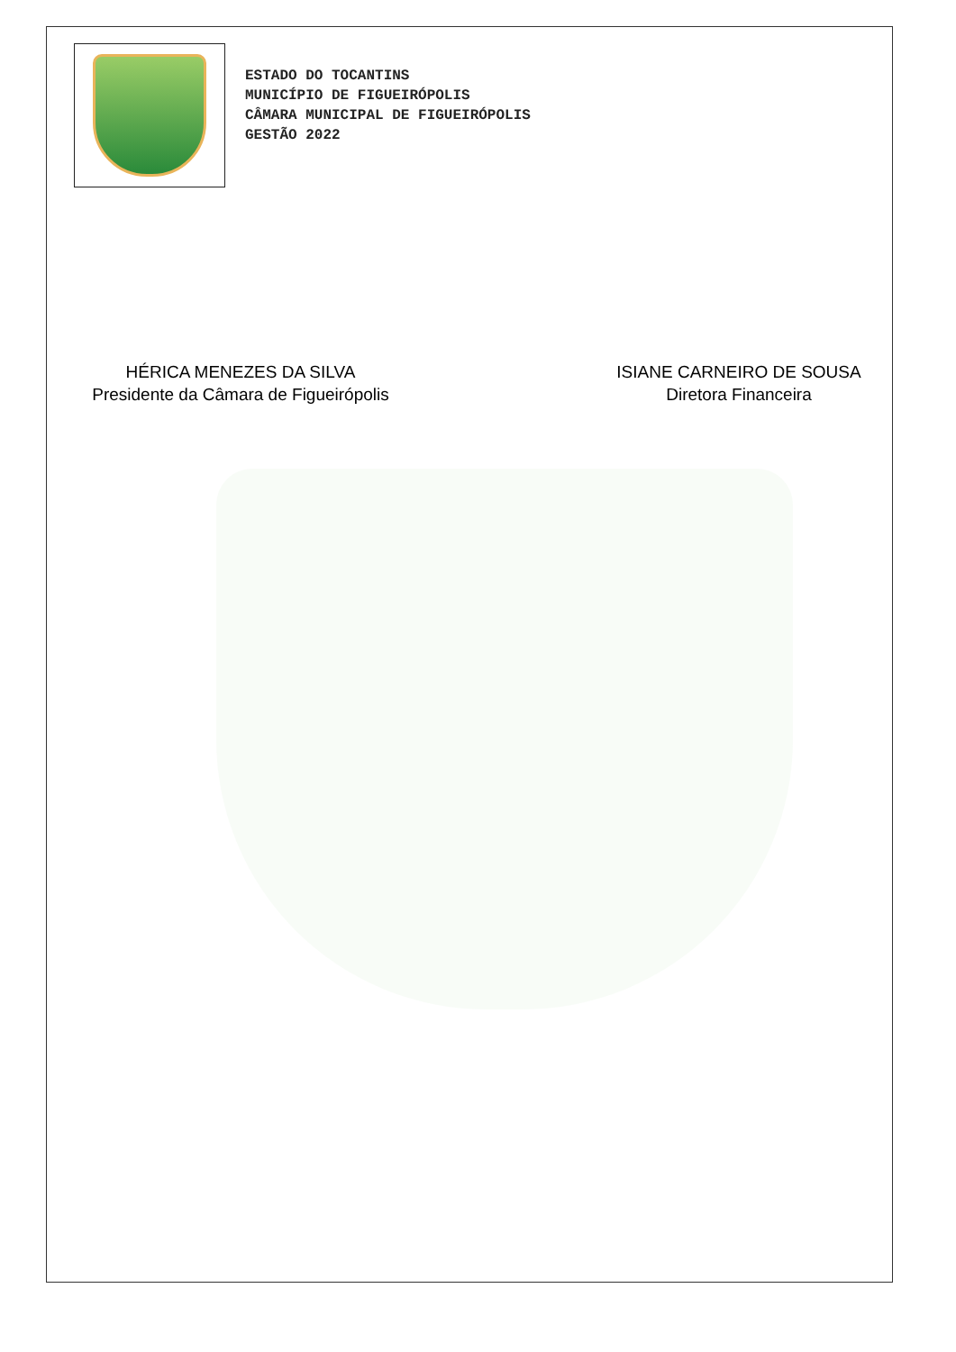ESTADO DO TOCANTINS
MUNICÍPIO DE FIGUEIRÓPOLIS
CÂMARA MUNICIPAL DE FIGUEIRÓPOLIS
GESTÃO 2022
HÉRICA MENEZES DA SILVA
Presidente da Câmara de Figueirópolis
ISIANE CARNEIRO DE SOUSA
Diretora Financeira